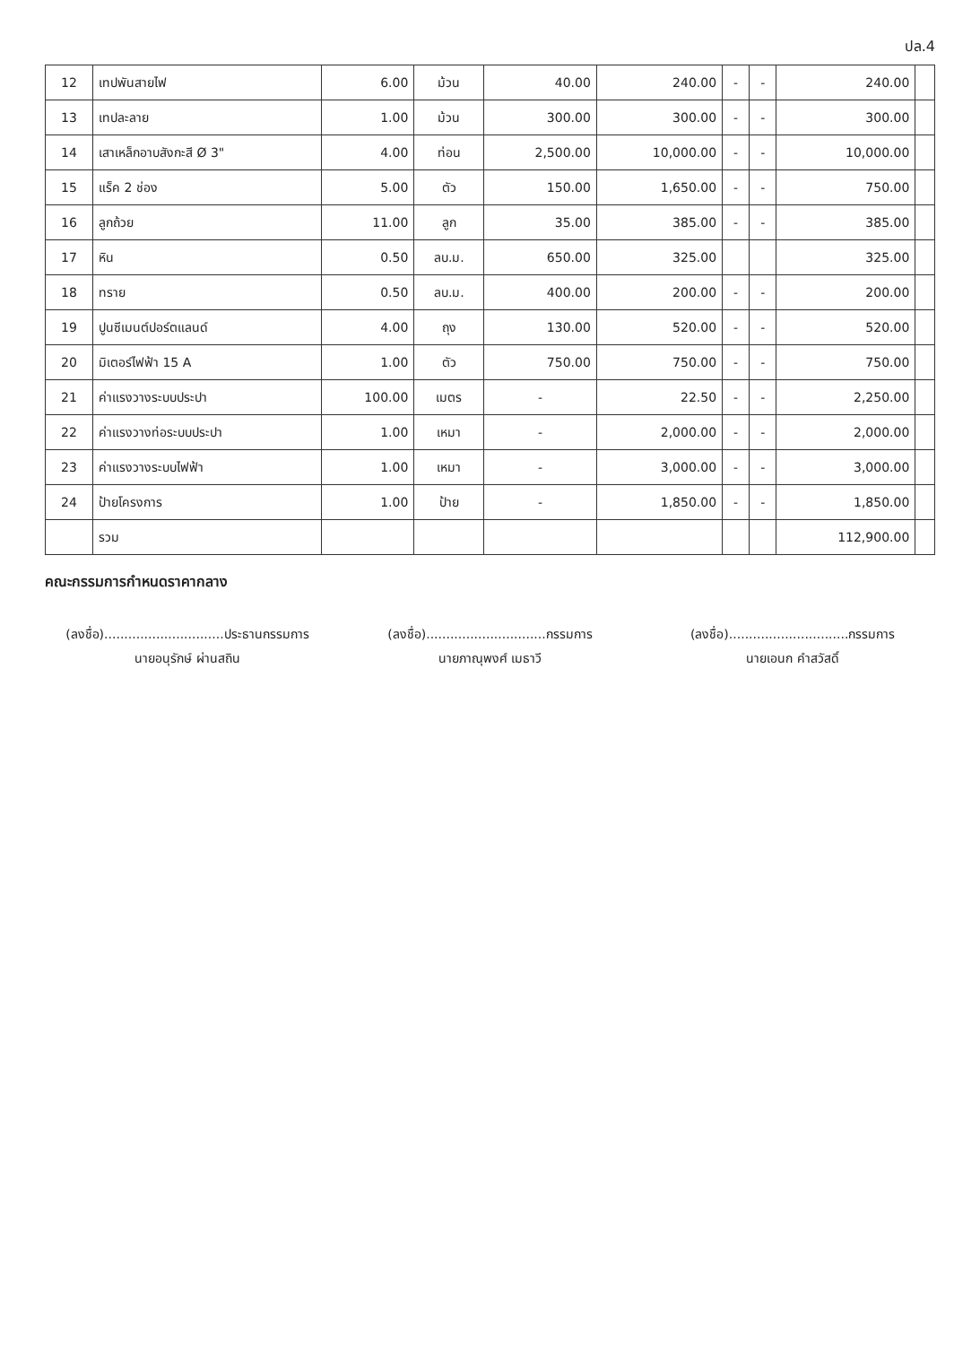ปล.4
| 12 | เทปพันสายไฟ | 6.00 | ม้วน | 40.00 | 240.00 | - | - | 240.00 | |
| 13 | เทปละลาย | 1.00 | ม้วน | 300.00 | 300.00 | - | - | 300.00 | |
| 14 | เสาเหล็กอาบสังกะสี Ø 3" | 4.00 | ท่อน | 2,500.00 | 10,000.00 | - | - | 10,000.00 | |
| 15 | แร็ค 2 ช่อง | 5.00 | ตัว | 150.00 | 1,650.00 | - | - | 750.00 | |
| 16 | ลูกถ้วย | 11.00 | ลูก | 35.00 | 385.00 | - | - | 385.00 | |
| 17 | หิน | 0.50 | ลบ.ม. | 650.00 | 325.00 | | | 325.00 | |
| 18 | ทราย | 0.50 | ลบ.ม. | 400.00 | 200.00 | - | - | 200.00 | |
| 19 | ปูนซีเมนต์ปอร์ตแลนด์ | 4.00 | ถุง | 130.00 | 520.00 | - | - | 520.00 | |
| 20 | มิเตอร์ไฟฟ้า 15 A | 1.00 | ตัว | 750.00 | 750.00 | - | - | 750.00 | |
| 21 | ค่าแรงวางระบบประปา | 100.00 | เมตร | - | 22.50 | - | - | 2,250.00 | |
| 22 | ค่าแรงวางท่อระบบประปา | 1.00 | เหมา | - | 2,000.00 | - | - | 2,000.00 | |
| 23 | ค่าแรงวางระบบไฟฟ้า | 1.00 | เหมา | - | 3,000.00 | - | - | 3,000.00 | |
| 24 | ป้ายโครงการ | 1.00 | ป้าย | - | 1,850.00 | - | - | 1,850.00 | |
| | รวม | | | | | | | 112,900.00 | |
คณะกรรมการกำหนดราคากลาง
(ลงชื่อ)..............................ประธานกรรมการ
นายอนุรักษ์ ผ่านสถิน
(ลงชื่อ)..............................กรรมการ
นายภาณุพงศ์ เมธาวี
(ลงชื่อ)..............................กรรมการ
นายเอนก คำสวัสดิ์